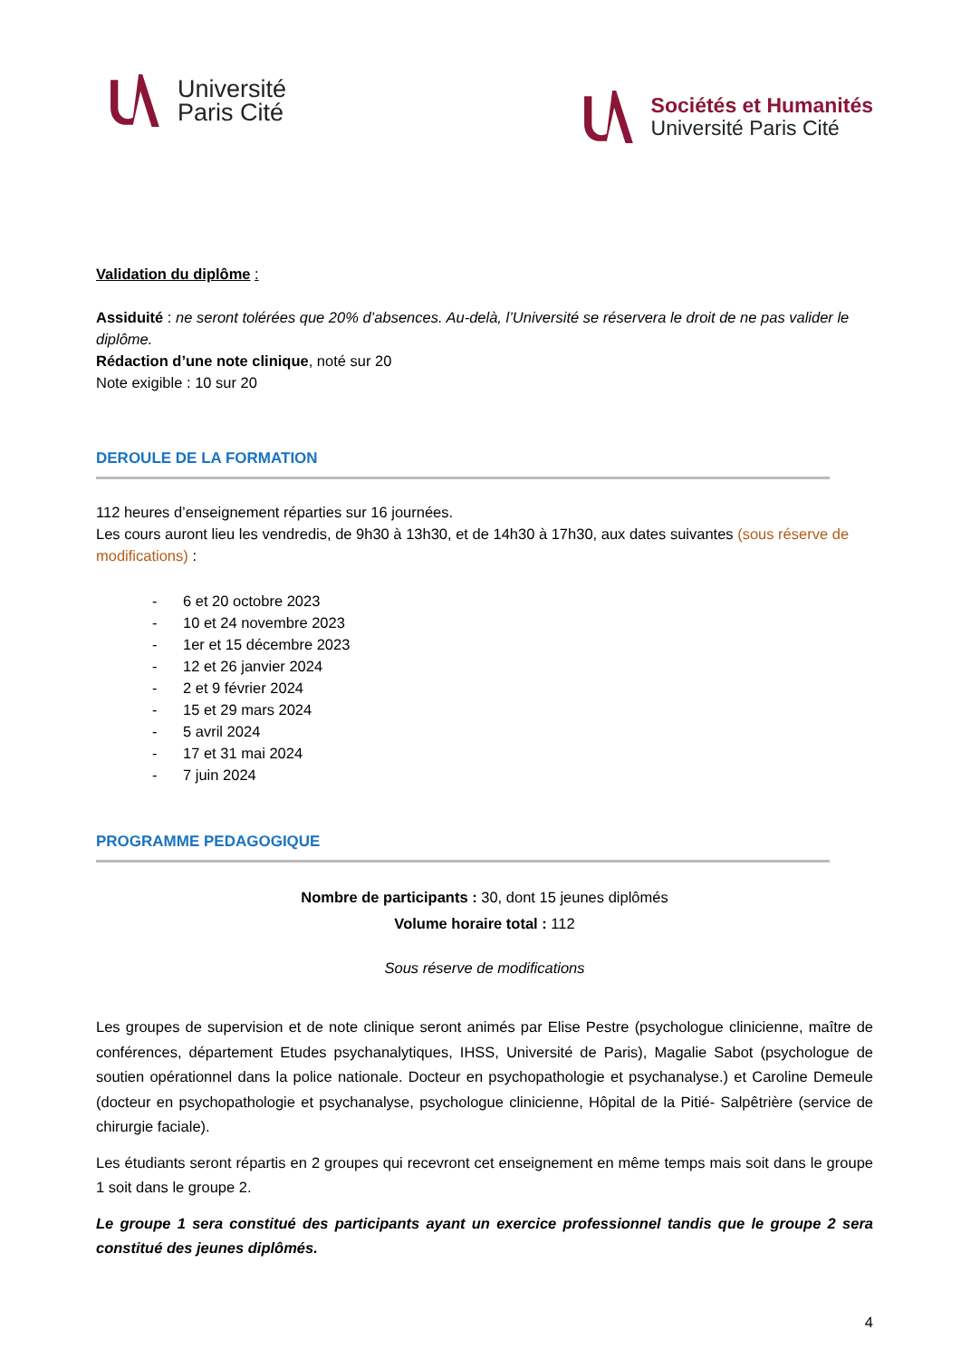Université
Paris Cité
Sociétés et Humanités
Université Paris Cité
Validation du diplôme :
Assiduité : ne seront tolérées que 20% d’absences. Au-delà, l’Université se réservera le droit de ne pas valider le diplôme.
Rédaction d’une note clinique, noté sur 20
Note exigible : 10 sur 20
DEROULE DE LA FORMATION
112 heures d’enseignement réparties sur 16 journées.
Les cours auront lieu les vendredis, de 9h30 à 13h30, et de 14h30 à 17h30, aux dates suivantes (sous réserve de modifications) :
- 6 et 20 octobre 2023
- 10 et 24 novembre 2023
- 1er et 15 décembre 2023
- 12 et 26 janvier 2024
- 2 et 9 février 2024
- 15 et 29 mars 2024
- 5 avril 2024
- 17 et 31 mai 2024
- 7 juin 2024
PROGRAMME PEDAGOGIQUE
Nombre de participants : 30, dont 15 jeunes diplômés
Volume horaire total : 112
Sous réserve de modifications
Les groupes de supervision et de note clinique seront animés par Elise Pestre (psychologue clinicienne, maître de conférences, département Etudes psychanalytiques, IHSS, Université de Paris), Magalie Sabot (psychologue de soutien opérationnel dans la police nationale. Docteur en psychopathologie et psychanalyse.) et Caroline Demeule (docteur en psychopathologie et psychanalyse, psychologue clinicienne, Hôpital de la Pitié- Salpêtrière (service de chirurgie faciale).
Les étudiants seront répartis en 2 groupes qui recevront cet enseignement en même temps mais soit dans le groupe 1 soit dans le groupe 2.
Le groupe 1 sera constitué des participants ayant un exercice professionnel tandis que le groupe 2 sera constitué des jeunes diplômés.
4